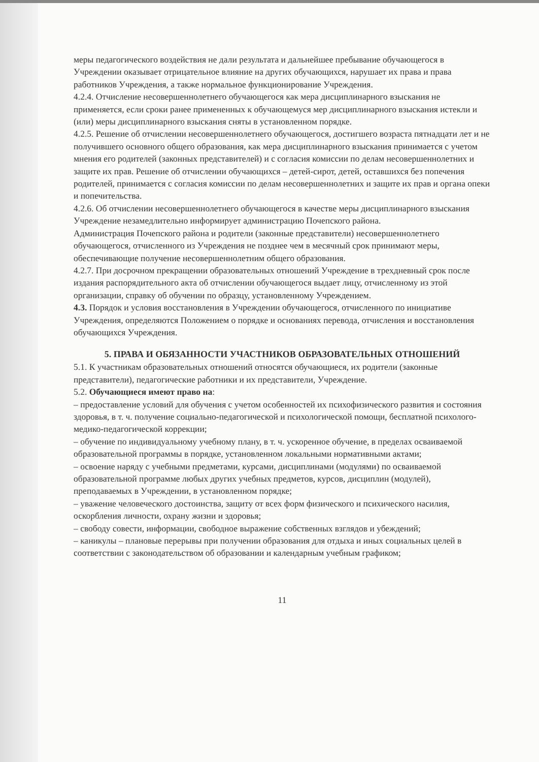меры педагогического воздействия не дали результата и дальнейшее пребывание обучающегося в Учреждении оказывает отрицательное влияние на других обучающихся, нарушает их права и права работников Учреждения, а также нормальное функционирование Учреждения.
4.2.4. Отчисление несовершеннолетнего обучающегося как мера дисциплинарного взыскания не применяется, если сроки ранее примененных к обучающемуся мер дисциплинарного взыскания истекли и (или) меры дисциплинарного взыскания сняты в установленном порядке.
4.2.5. Решение об отчислении несовершеннолетнего обучающегося, достигшего возраста пятнадцати лет и не получившего основного общего образования, как мера дисциплинарного взыскания принимается с учетом мнения его родителей (законных представителей) и с согласия комиссии по делам несовершеннолетних и защите их прав. Решение об отчислении обучающихся – детей-сирот, детей, оставшихся без попечения родителей, принимается с согласия комиссии по делам несовершеннолетних и защите их прав и органа опеки и попечительства.
4.2.6. Об отчислении несовершеннолетнего обучающегося в качестве меры дисциплинарного взыскания Учреждение незамедлительно информирует администрацию Почепского района.
Администрация Почепского района и родители (законные представители) несовершеннолетнего обучающегося, отчисленного из Учреждения не позднее чем в месячный срок принимают меры, обеспечивающие получение несовершеннолетним общего образования.
4.2.7. При досрочном прекращении образовательных отношений Учреждение в трехдневный срок после издания распорядительного акта об отчислении обучающегося выдает лицу, отчисленному из этой организации, справку об обучении по образцу, установленному Учреждением.
4.3. Порядок и условия восстановления в Учреждении обучающегося, отчисленного по инициативе Учреждения, определяются Положением о порядке и основаниях перевода, отчисления и восстановления обучающихся Учреждения.
5. ПРАВА И ОБЯЗАННОСТИ УЧАСТНИКОВ ОБРАЗОВАТЕЛЬНЫХ ОТНОШЕНИЙ
5.1. К участникам образовательных отношений относятся обучающиеся, их родители (законные представители), педагогические работники и их представители, Учреждение.
5.2. Обучающиеся имеют право на:
– предоставление условий для обучения с учетом особенностей их психофизического развития и состояния здоровья, в т. ч. получение социально-педагогической и психологической помощи, бесплатной психолого-медико-педагогической коррекции;
– обучение по индивидуальному учебному плану, в т. ч. ускоренное обучение, в пределах осваиваемой образовательной программы в порядке, установленном локальными нормативными актами;
– освоение наряду с учебными предметами, курсами, дисциплинами (модулями) по осваиваемой образовательной программе любых других учебных предметов, курсов, дисциплин (модулей), преподаваемых в Учреждении, в установленном порядке;
– уважение человеческого достоинства, защиту от всех форм физического и психического насилия, оскорбления личности, охрану жизни и здоровья;
– свободу совести, информации, свободное выражение собственных взглядов и убеждений;
– каникулы – плановые перерывы при получении образования для отдыха и иных социальных целей в соответствии с законодательством об образовании и календарным учебным графиком;
11